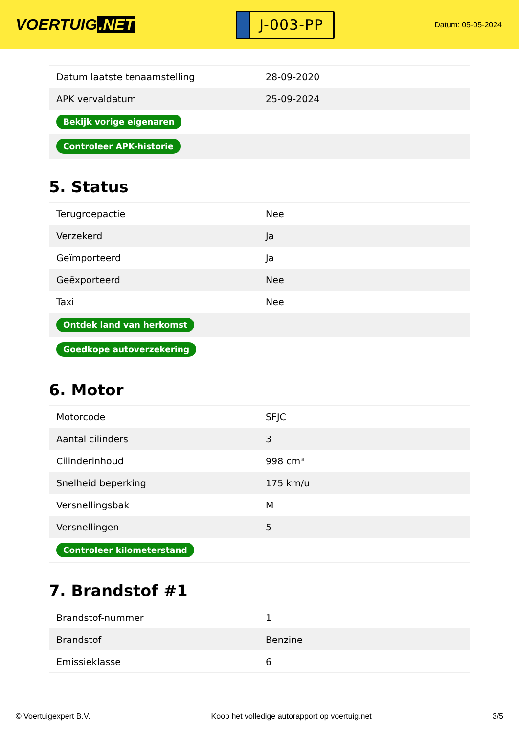VOERTUIG.NET
J-003-PP
Datum: 05-05-2024
| Datum laatste tenaamstelling | 28-09-2020 |
| APK vervaldatum | 25-09-2024 |
| Bekijk vorige eigenaren | |
| Controleer APK-historie | |
5. Status
| Terugroepactie | Nee |
| Verzekerd | Ja |
| Geïmporteerd | Ja |
| Geëxporteerd | Nee |
| Taxi | Nee |
| Ontdek land van herkomst | |
| Goedkope autoverzekering | |
6. Motor
| Motorcode | SFJC |
| Aantal cilinders | 3 |
| Cilinderinhoud | 998 cm³ |
| Snelheid beperking | 175 km/u |
| Versnellingsbak | M |
| Versnellingen | 5 |
| Controleer kilometerstand | |
7. Brandstof #1
| Brandstof-nummer | 1 |
| Brandstof | Benzine |
| Emissieklasse | 6 |
© Voertuigexpert B.V. Koop het volledige autorapport op voertuig.net 3/5